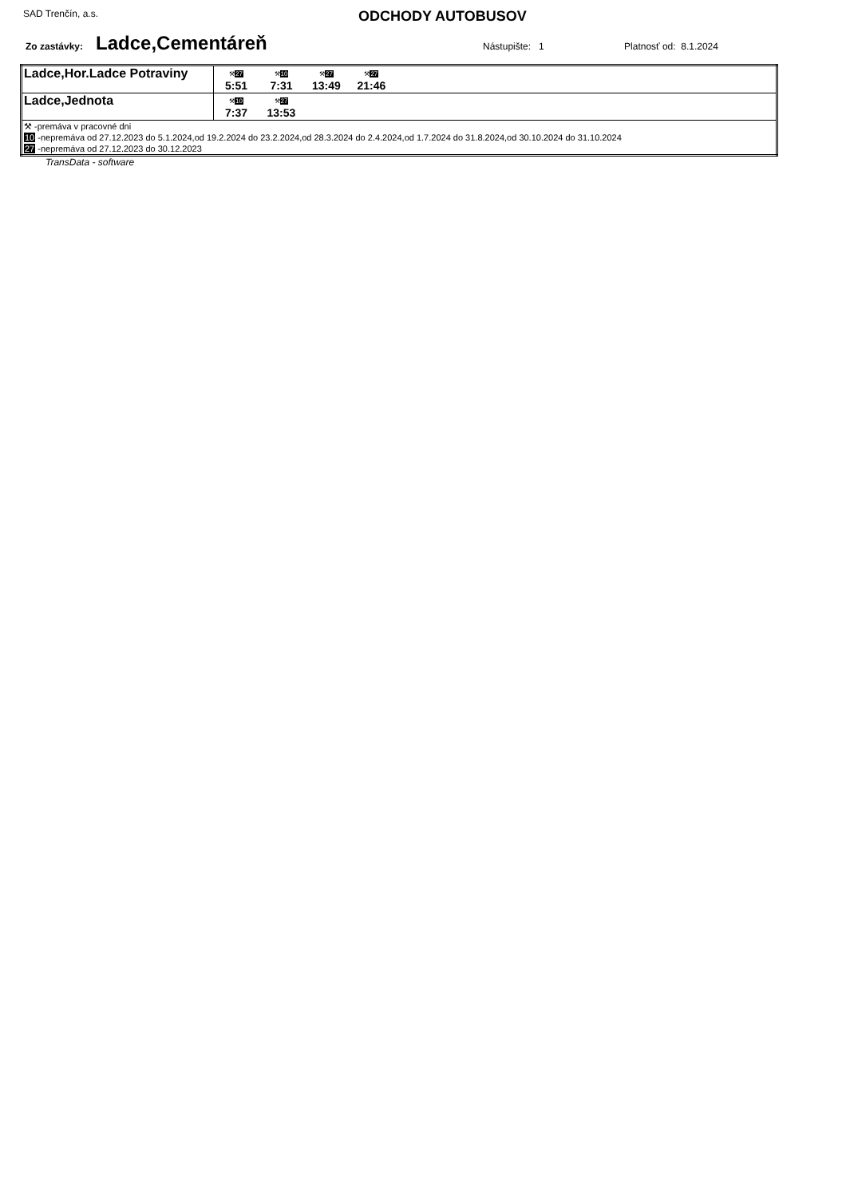SAD Trenčín, a.s.
ODCHODY AUTOBUSOV
Zo zastávky: Ladce,Cementáreň Nástupište: 1 Platnosť od: 8.1.2024
| Ladce,Hor.Ladce Potraviny | ⚒ 27 5:51 ⚒ 10 7:31 ⚒ 27 13:49 ⚒ 27 21:46 |
| Ladce,Jednota | ⚒ 10 7:37 ⚒ 27 13:53 |
| ⚒ -premáva v pracovné dni 10 -nepremáva od 27.12.2023 do 5.1.2024,od 19.2.2024 do 23.2.2024,od 28.3.2024 do 2.4.2024,od 1.7.2024 do 31.8.2024,od 30.10.2024 do 31.10.2024 27 -nepremáva od 27.12.2023 do 30.12.2023 | |
TransData - software